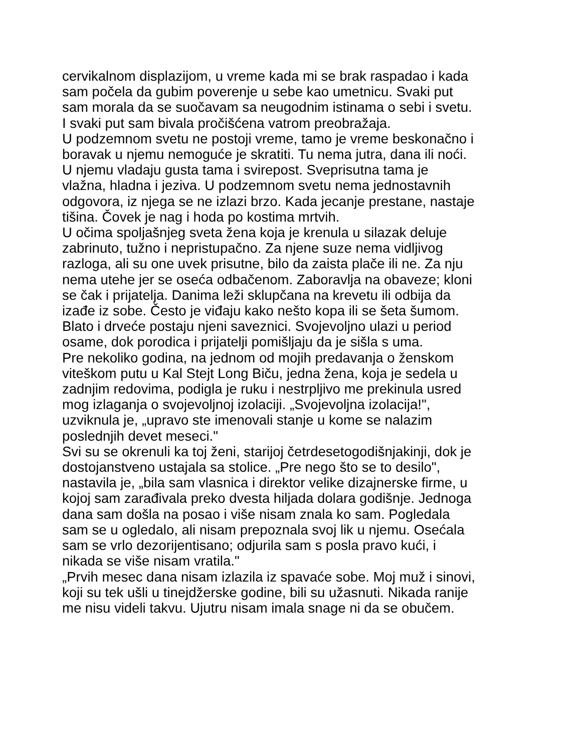cervikalnom displazijom, u vreme kada mi se brak raspadao i kada
sam počela da gubim poverenje u sebe kao umetnicu. Svaki put
sam morala da se suočavam sa neugodnim istinama o sebi i svetu.
I svaki put sam bivala pročišćena vatrom preobražaja.
U podzemnom svetu ne postoji vreme, tamo je vreme beskonačno i
boravak u njemu nemoguće je skratiti. Tu nema jutra, dana ili noći.
U njemu vladaju gusta tama i svirepost. Sveprisutna tama je
vlažna, hladna i jeziva. U podzemnom svetu nema jednostavnih
odgovora, iz njega se ne izlazi brzo. Kada jecanje prestane, nastaje
tišina. Čovek je nag i hoda po kostima mrtvih.
U očima spoljašnjeg sveta žena koja je krenula u silazak deluje
zabrinuto, tužno i nepristupačno. Za njene suze nema vidljivog
razloga, ali su one uvek prisutne, bilo da zaista plače ili ne. Za nju
nema utehe jer se oseća odbačenom. Zaboravlja na obaveze; kloni
se čak i prijatelja. Danima leži sklupčana na krevetu ili odbija da
izađe iz sobe. Često je viđaju kako nešto kopa ili se šeta šumom.
Blato i drveće postaju njeni saveznici. Svojevoljno ulazi u period
osame, dok porodica i prijatelji pomišljaju da je sišla s uma.
Pre nekoliko godina, na jednom od mojih predavanja o ženskom
viteškom putu u Kal Stejt Long Biču, jedna žena, koja je sedela u
zadnjim redovima, podigla je ruku i nestrpljivo me prekinula usred
mog izlaganja o svojevoljnoj izolaciji. „Svojevoljna izolacija!",
uzviknula je, „upravo ste imenovali stanje u kome se nalazim
poslednjih devet meseci."
Svi su se okrenuli ka toj ženi, starijoj četrdesetogodišnjakinji, dok je
dostojanstveno ustajala sa stolice. „Pre nego što se to desilo",
nastavila je, „bila sam vlasnica i direktor velike dizajnerske firme, u
kojoj sam zarađivala preko dvesta hiljada dolara godišnje. Jednoga
dana sam došla na posao i više nisam znala ko sam. Pogledala
sam se u ogledalo, ali nisam prepoznala svoj lik u njemu. Osećala
sam se vrlo dezorijentisano; odjurila sam s posla pravo kući, i
nikada se više nisam vratila."
„Prvih mesec dana nisam izlazila iz spavaće sobe. Moj muž i sinovi,
koji su tek ušli u tinejdžerske godine, bili su užasnuti. Nikada ranije
me nisu videli takvu. Ujutru nisam imala snage ni da se obučem.